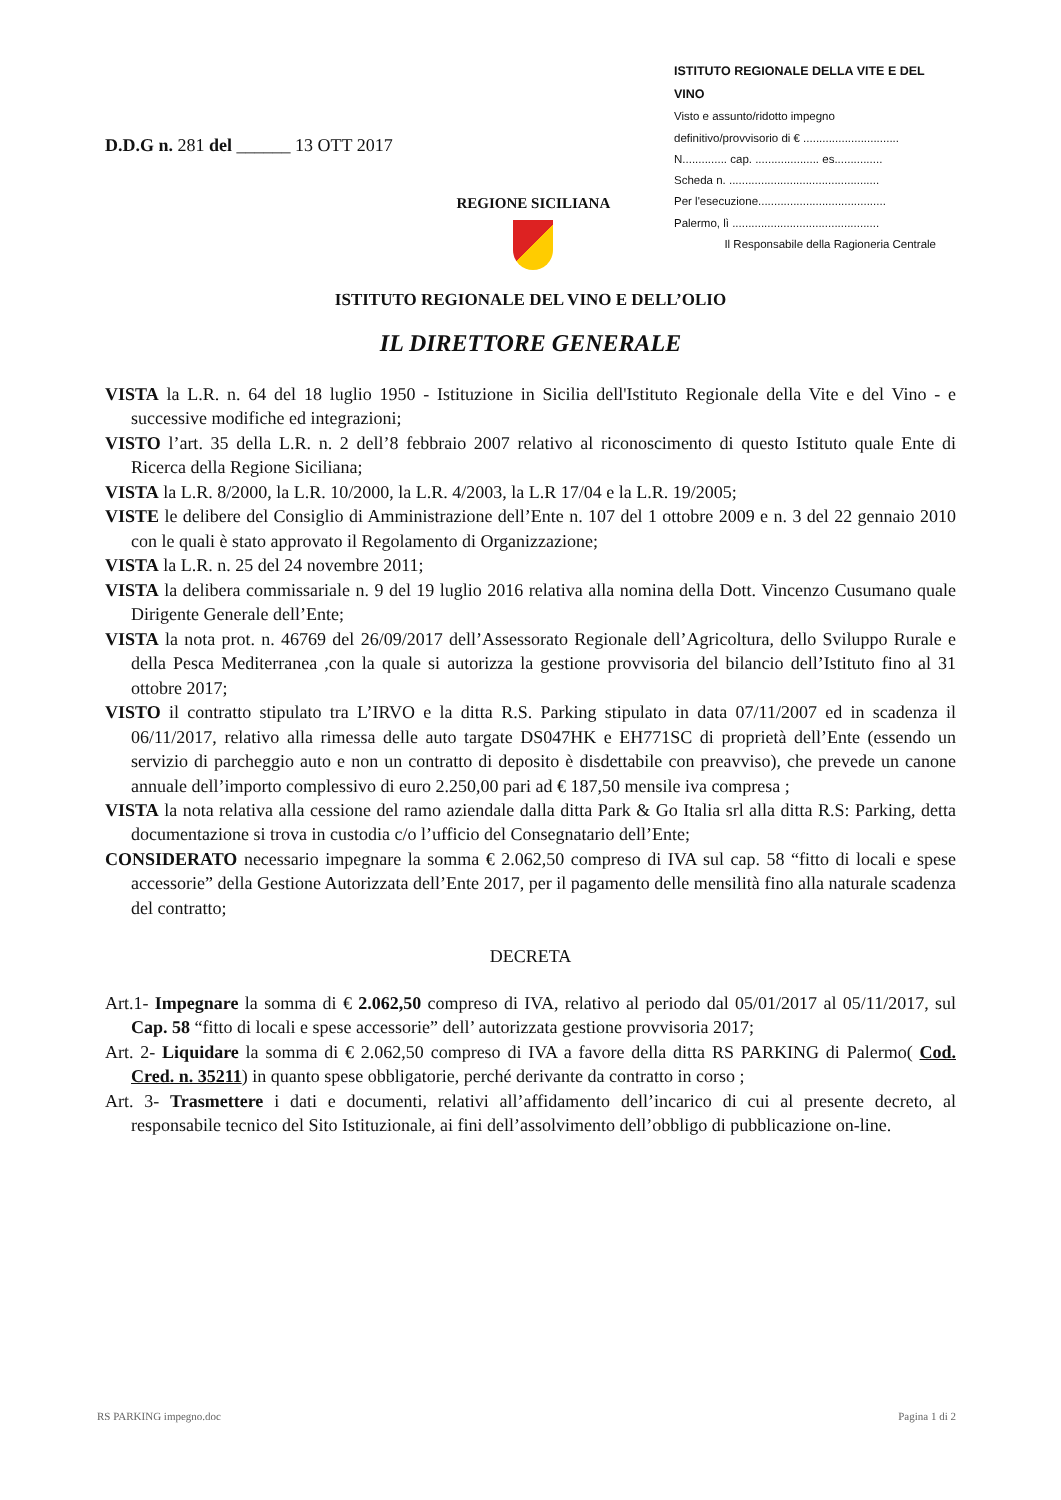D.D.G n. 281 del ______ 13 OTT 2017
REGIONE SICILIANA
ISTITUTO REGIONALE DELLA VITE E DEL VINO
Visto e assunto/ridotto impegno
definitivo/provvisorio di € ..............................
N.............. cap. .................... es...............
Scheda n. ...............................................
Per l'esecuzione........................................
Palermo, lì ..............................................
Il Responsabile della Ragioneria Centrale
ISTITUTO REGIONALE DEL VINO E DELL’OLIO
IL DIRETTORE GENERALE
VISTA la L.R. n. 64 del 18 luglio 1950 - Istituzione in Sicilia dell'Istituto Regionale della Vite e del Vino - e successive modifiche ed integrazioni;
VISTO l’art. 35 della L.R. n. 2 dell’8 febbraio 2007 relativo al riconoscimento di questo Istituto quale Ente di Ricerca della Regione Siciliana;
VISTA la L.R. 8/2000, la L.R. 10/2000, la L.R. 4/2003, la L.R 17/04 e la L.R. 19/2005;
VISTE le delibere del Consiglio di Amministrazione dell’Ente n. 107 del 1 ottobre 2009 e n. 3 del 22 gennaio 2010 con le quali è stato approvato il Regolamento di Organizzazione;
VISTA la L.R. n. 25 del 24 novembre 2011;
VISTA la delibera commissariale n. 9 del 19 luglio 2016 relativa alla nomina della Dott. Vincenzo Cusumano quale Dirigente Generale dell’Ente;
VISTA la nota prot. n. 46769 del 26/09/2017 dell’Assessorato Regionale dell’Agricoltura, dello Sviluppo Rurale e della Pesca Mediterranea ,con la quale si autorizza la gestione provvisoria del bilancio dell’Istituto fino al 31 ottobre 2017;
VISTO il contratto stipulato tra L’IRVO e la ditta R.S. Parking stipulato in data 07/11/2007 ed in scadenza il 06/11/2017, relativo alla rimessa delle auto targate DS047HK e EH771SC di proprietà dell’Ente (essendo un servizio di parcheggio auto e non un contratto di deposito è disdettabile con preavviso), che prevede un canone annuale dell’importo complessivo di euro 2.250,00 pari ad € 187,50 mensile iva compresa ;
VISTA la nota relativa alla cessione del ramo aziendale dalla ditta Park & Go Italia srl alla ditta R.S: Parking, detta documentazione si trova in custodia c/o l’ufficio del Consegnatario dell’Ente;
CONSIDERATO necessario impegnare la somma € 2.062,50 compreso di IVA sul cap. 58 “fitto di locali e spese accessorie” della Gestione Autorizzata dell’Ente 2017, per il pagamento delle mensilità fino alla naturale scadenza del contratto;
DECRETA
Art.1- Impegnare la somma di € 2.062,50 compreso di IVA, relativo al periodo dal 05/01/2017 al 05/11/2017, sul Cap. 58 “fitto di locali e spese accessorie” dell’ autorizzata gestione provvisoria 2017;
Art. 2- Liquidare la somma di € 2.062,50 compreso di IVA a favore della ditta RS PARKING di Palermo( Cod. Cred. n. 35211) in quanto spese obbligatorie, perché derivante da contratto in corso ;
Art. 3- Trasmettere i dati e documenti, relativi all’affidamento dell’incarico di cui al presente decreto, al responsabile tecnico del Sito Istituzionale, ai fini dell’assolvimento dell’obbligo di pubblicazione on-line.
RS PARKING impegno.doc Pagina 1 di 2